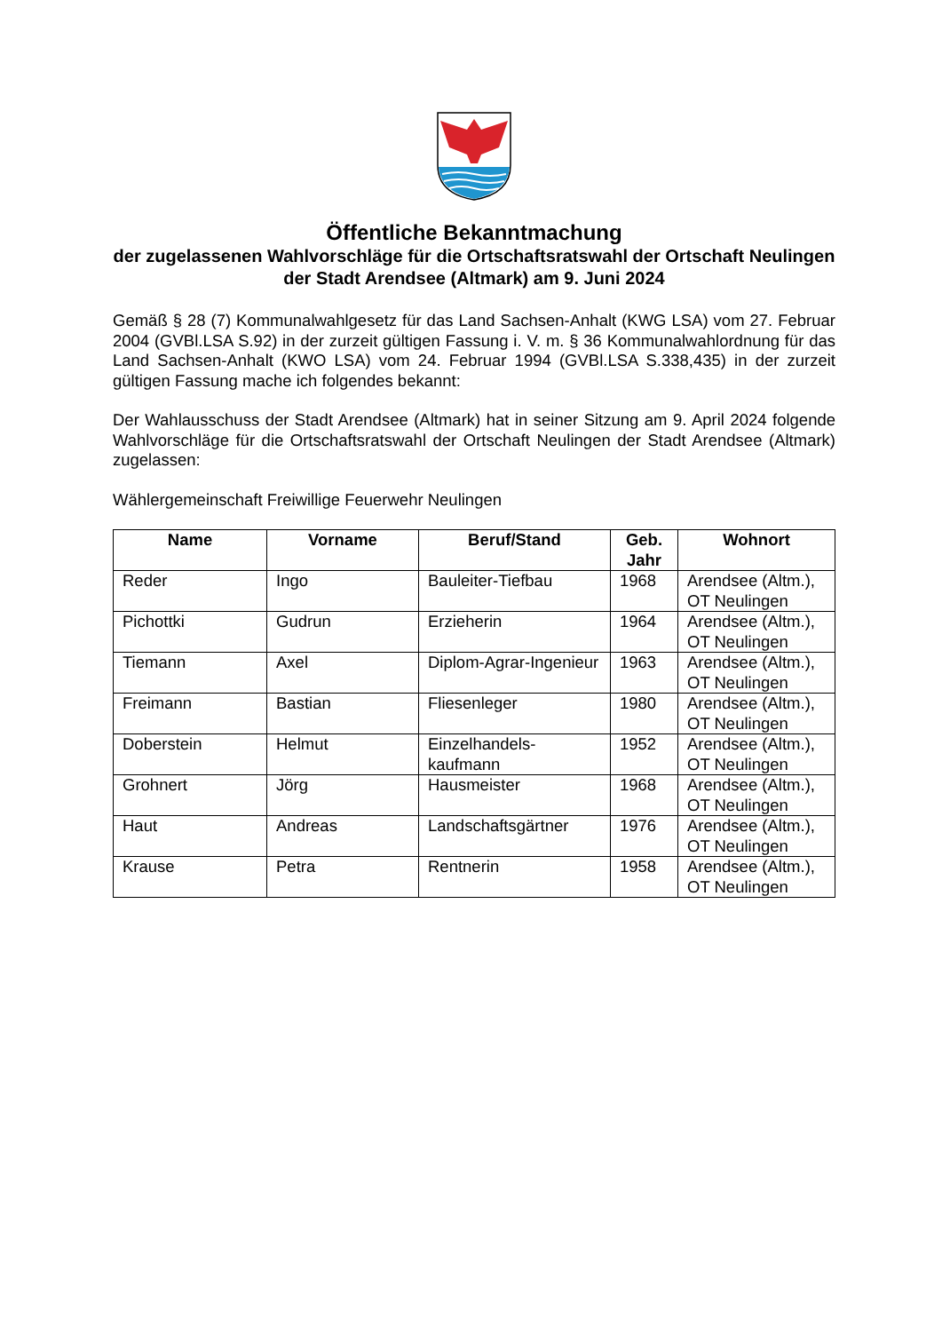Öffentliche Bekanntmachung
der zugelassenen Wahlvorschläge für die Ortschaftsratswahl der Ortschaft Neulingen der Stadt Arendsee (Altmark) am 9. Juni 2024
Gemäß § 28 (7) Kommunalwahlgesetz für das Land Sachsen-Anhalt (KWG LSA) vom 27. Februar 2004 (GVBl.LSA S.92) in der zurzeit gültigen Fassung i. V. m. § 36 Kommunalwahlordnung für das Land Sachsen-Anhalt (KWO LSA) vom 24. Februar 1994 (GVBl.LSA S.338,435) in der zurzeit gültigen Fassung mache ich folgendes bekannt:
Der Wahlausschuss der Stadt Arendsee (Altmark) hat in seiner Sitzung am 9. April 2024 folgende Wahlvorschläge für die Ortschaftsratswahl der Ortschaft Neulingen der Stadt Arendsee (Altmark) zugelassen:
Wählergemeinschaft Freiwillige Feuerwehr Neulingen
| Name | Vorname | Beruf/Stand | Geb. Jahr | Wohnort |
| --- | --- | --- | --- | --- |
| Reder | Ingo | Bauleiter-Tiefbau | 1968 | Arendsee (Altm.), OT Neulingen |
| Pichottki | Gudrun | Erzieherin | 1964 | Arendsee (Altm.), OT Neulingen |
| Tiemann | Axel | Diplom-Agrar-Ingenieur | 1963 | Arendsee (Altm.), OT Neulingen |
| Freimann | Bastian | Fliesenleger | 1980 | Arendsee (Altm.), OT Neulingen |
| Doberstein | Helmut | Einzelhandels-kaufmann | 1952 | Arendsee (Altm.), OT Neulingen |
| Grohnert | Jörg | Hausmeister | 1968 | Arendsee (Altm.), OT Neulingen |
| Haut | Andreas | Landschaftsgärtner | 1976 | Arendsee (Altm.), OT Neulingen |
| Krause | Petra | Rentnerin | 1958 | Arendsee (Altm.), OT Neulingen |